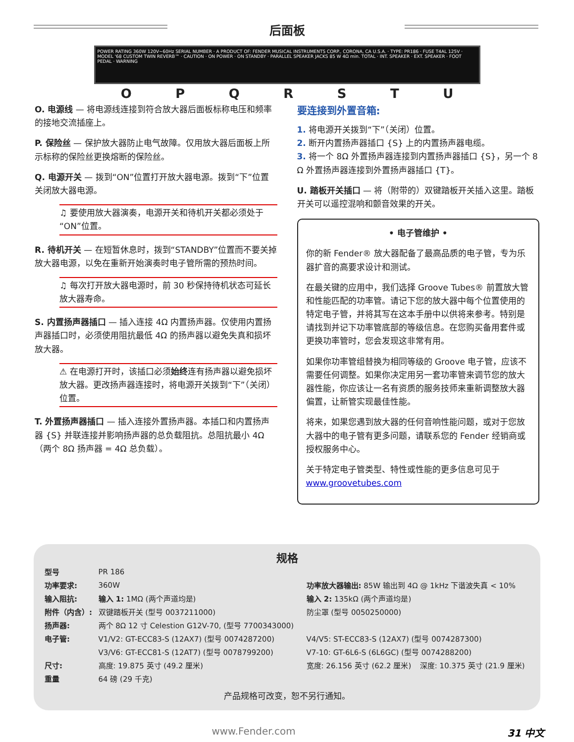后面板
POWER RATING 360W 120V~60Hz SERIAL NUMBER · A PRODUCT OF: FENDER MUSICAL INSTRUMENTS CORP., CORONA, CA U.S.A. · TYPE: PR186 · FUSE T4AL 125V · MODEL '68 CUSTOM TWIN REVERB™ · CAUTION · ON POWER · ON STANDBY · PARALLEL SPEAKER JACKS 85 W 4Ω min. TOTAL · INT. SPEAKER · EXT. SPEAKER · FOOT PEDAL · WARNING
O P Q R S T U
O. 电源线 — 将电源线连接到符合放大器后面板标称电压和频率的接地交流插座上。
P. 保险丝 — 保护放大器防止电气故障。仅用放大器后面板上所示标称的保险丝更换熔断的保险丝。
Q. 电源开关 — 拨到“ON”位置打开放大器电源。拨到“下”位置关闭放大器电源。
♫ 要使用放大器演奏，电源开关和待机开关都必须处于“ON”位置。
R. 待机开关 — 在短暂休息时，拨到“STANDBY”位置而不要关掉放大器电源，以免在重新开始演奏时电子管所需的预热时间。
♫ 每次打开放大器电源时，前 30 秒保持待机状态可延长放大器寿命。
S. 内置扬声器插口 — 插入连接 4Ω 内置扬声器。仅使用内置扬声器插口时，必须使用阻抗最低 4Ω 的扬声器以避免失真和损坏放大器。
⚠ 在电源打开时，该插口必须始终连有扬声器以避免损坏放大器。更改扬声器连接时，将电源开关拨到“下”（关闭）位置。
T. 外置扬声器插口 — 插入连接外置扬声器。本插口和内置扬声器 {S} 并联连接并影响扬声器的总负载阻抗。总阻抗最小 4Ω（两个 8Ω 扬声器 = 4Ω 总负载）。
要连接到外置音箱:
1. 将电源开关拨到“下”（关闭）位置。
2. 断开内置扬声器插口 {S} 上的内置扬声器电缆。
3. 将一个 8Ω 外置扬声器连接到内置扬声器插口 {S}，另一个 8 Ω 外置扬声器连接到外置扬声器插口 {T}。
U. 踏板开关插口 — 将（附带的）双键踏板开关插入这里。踏板开关可以遥控混响和颤音效果的开关。
• 电子管维护 •
你的新 Fender® 放大器配备了最高品质的电子管，专为乐器扩音的高要求设计和测试。
在最关键的应用中，我们选择 Groove Tubes® 前置放大管和性能匹配的功率管。请记下您的放大器中每个位置使用的特定电子管，并将其写在这本手册中以供将来参考。特别是请找到并记下功率管底部的等级信息。在您购买备用套件或更换功率管时，您会发现这非常有用。
如果你功率管组替换为相同等级的 Groove 电子管，应该不需要任何调整。如果你决定用另一套功率管来调节您的放大器性能，你应该让一名有资质的服务技师来重新调整放大器偏置，让新管实现最佳性能。
将来，如果您遇到放大器的任何音响性能问题，或对于您放大器中的电子管有更多问题，请联系您的 Fender 经销商或授权服务中心。
关于特定电子管类型、特性或性能的更多信息可见于 www.groovetubes.com
规格
| 型号 | PR 186 | | |
| 功率要求: | 360W | 功率放大器输出: 85W 输出到 4Ω @ 1kHz 下谐波失真 < 10% | |
| 输入阻抗: | 输入 1: 1MΩ (两个声道均是) | 输入 2: 135kΩ (两个声道均是) | |
| 附件（内含）: | 双键踏板开关 (型号 0037211000) | 防尘罩 (型号 0050250000) | |
| 扬声器: | 两个 8Ω 12 寸 Celestion G12V-70, (型号 7700343000) | | |
| 电子管: | V1/V2: GT-ECC83-S (12AX7) (型号 0074287200) | V4/V5: ST-ECC83-S (12AX7) (型号 0074287300) | |
| | V3/V6: GT-ECC81-S (12AT7) (型号 0078799200) | V7-10: GT-6L6-S (6L6GC) (型号 0074288200) | |
| 尺寸: | 高度: 19.875 英寸 (49.2 厘米) | 宽度: 26.156 英寸 (62.2 厘米) | 深度: 10.375 英寸 (21.9 厘米) |
| 重量 | 64 磅 (29 千克) | | |
产品规格可改变，恕不另行通知。
www.Fender.com 31 中文